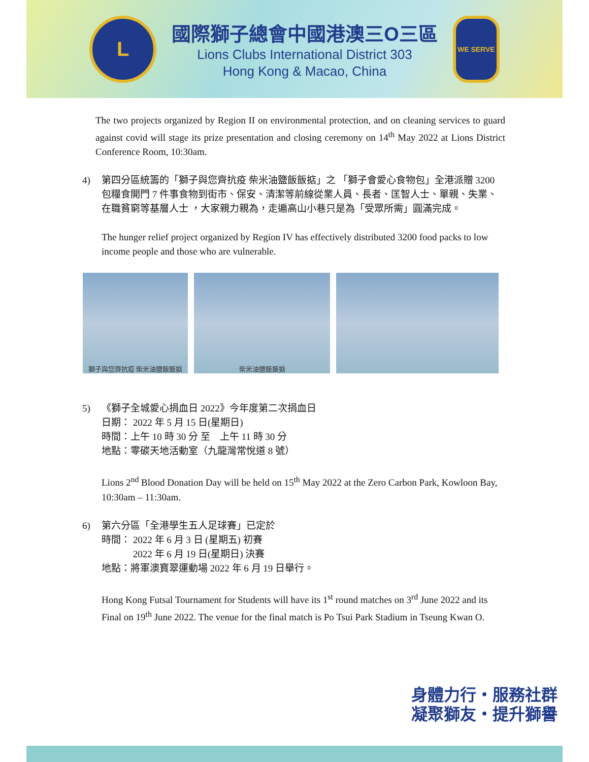L
國際獅子總會中國港澳三O三區
Lions Clubs International District 303
Hong Kong & Macao, China
WE SERVE
The two projects organized by Region II on environmental protection, and on cleaning services to guard against covid will stage its prize presentation and closing ceremony on 14<sup>th</sup> May 2022 at Lions District Conference Room, 10:30am.
4) 第四分區統籌的「獅子與您齊抗疫 柴米油鹽飯飯掂」之 「獅子會愛心食物包」全港派贈 3200 包糧食開門 7 件事食物到街市、保安、清潔等前線從業人員、長者、匡智人士、單親、失業、在職貧窮等基層人士 ，大家親力親為，走遍高山小巷只是為「受眾所需」圓滿完成。
The hunger relief project organized by Region IV has effectively distributed 3200 food packs to low income people and those who are vulnerable.
獅子與您齊抗疫 柴米油鹽飯飯掂 柴米油鹽飯飯掂
5) 《獅子全城愛心捐血日 2022》今年度第二次捐血日
日期： 2022 年 5 月 15 日(星期日)
時間：上午 10 時 30 分 至　上午 11 時 30 分
地點：零碳天地活動室（九龍灣常悅道 8 號）
Lions 2<sup>nd</sup> Blood Donation Day will be held on 15<sup>th</sup> May 2022 at the Zero Carbon Park, Kowloon Bay, 10:30am – 11:30am.
6) 第六分區「全港學生五人足球賽」已定於
時間： 2022 年 6 月 3 日 (星期五) 初賽
　　　 2022 年 6 月 19 日(星期日) 決賽
地點：將軍澳寶翠運動場 2022 年 6 月 19 日舉行。
Hong Kong Futsal Tournament for Students will have its 1<sup>st</sup> round matches on 3<sup>rd</sup> June 2022 and its Final on 19<sup>th</sup> June 2022. The venue for the final match is Po Tsui Park Stadium in Tseung Kwan O.
身體力行・服務社群
凝聚獅友・提升獅譽